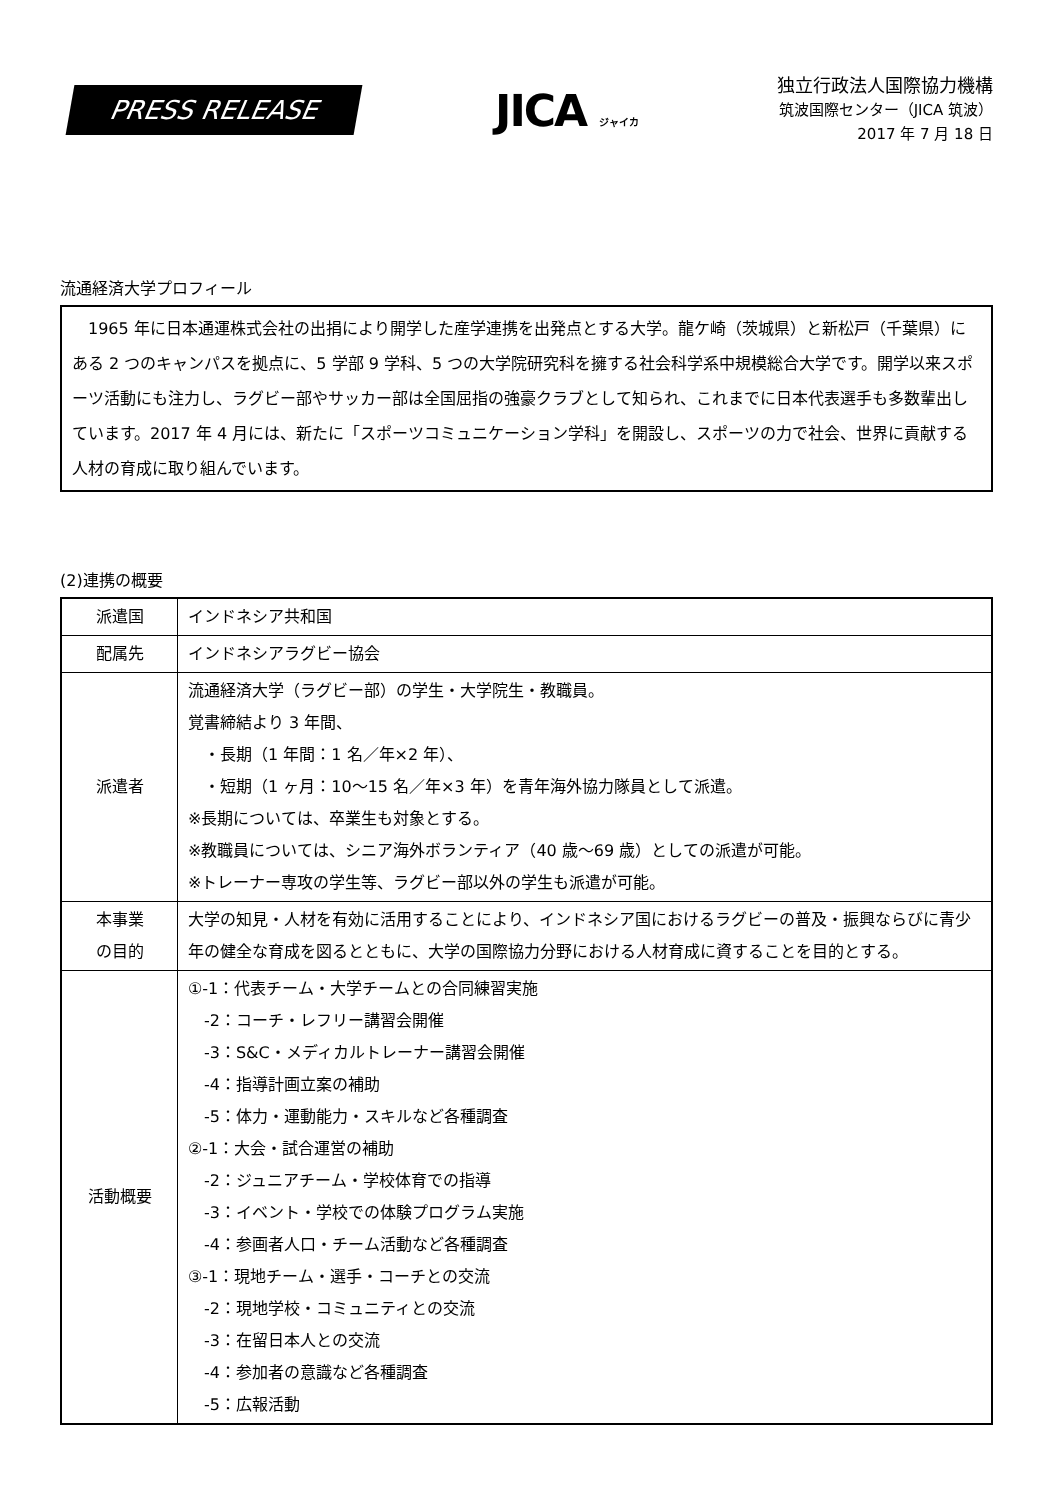PRESS RELEASE
JICA ジャイカ
独立行政法人国際協力機構
筑波国際センター（JICA 筑波）
2017 年 7 月 18 日
流通経済大学プロフィール
　1965 年に日本通運株式会社の出捐により開学した産学連携を出発点とする大学。龍ケ崎（茨城県）と新松戸（千葉県）にある 2 つのキャンパスを拠点に、5 学部 9 学科、5 つの大学院研究科を擁する社会科学系中規模総合大学です。開学以来スポーツ活動にも注力し、ラグビー部やサッカー部は全国屈指の強豪クラブとして知られ、これまでに日本代表選手も多数輩出しています。2017 年 4 月には、新たに「スポーツコミュニケーション学科」を開設し、スポーツの力で社会、世界に貢献する人材の育成に取り組んでいます。
(2)連携の概要
| 派遣国 | インドネシア共和国 |
| 配属先 | インドネシアラグビー協会 |
| 派遣者 | 流通経済大学（ラグビー部）の学生・大学院生・教職員。 覚書締結より 3 年間、 ・長期（1 年間：1 名／年×2 年）、 ・短期（1 ヶ月：10〜15 名／年×3 年）を青年海外協力隊員として派遣。 ※長期については、卒業生も対象とする。 ※教職員については、シニア海外ボランティア（40 歳〜69 歳）としての派遣が可能。 ※トレーナー専攻の学生等、ラグビー部以外の学生も派遣が可能。 |
| 本事業 の目的 | 大学の知見・人材を有効に活用することにより、インドネシア国におけるラグビーの普及・振興ならびに青少年の健全な育成を図るとともに、大学の国際協力分野における人材育成に資することを目的とする。 |
| 活動概要 | ①-1：代表チーム・大学チームとの合同練習実施 -2：コーチ・レフリー講習会開催 -3：S&C・メディカルトレーナー講習会開催 -4：指導計画立案の補助 -5：体力・運動能力・スキルなど各種調査 ②-1：大会・試合運営の補助 -2：ジュニアチーム・学校体育での指導 -3：イベント・学校での体験プログラム実施 -4：参画者人口・チーム活動など各種調査 ③-1：現地チーム・選手・コーチとの交流 -2：現地学校・コミュニティとの交流 -3：在留日本人との交流 -4：参加者の意識など各種調査 -5：広報活動 |